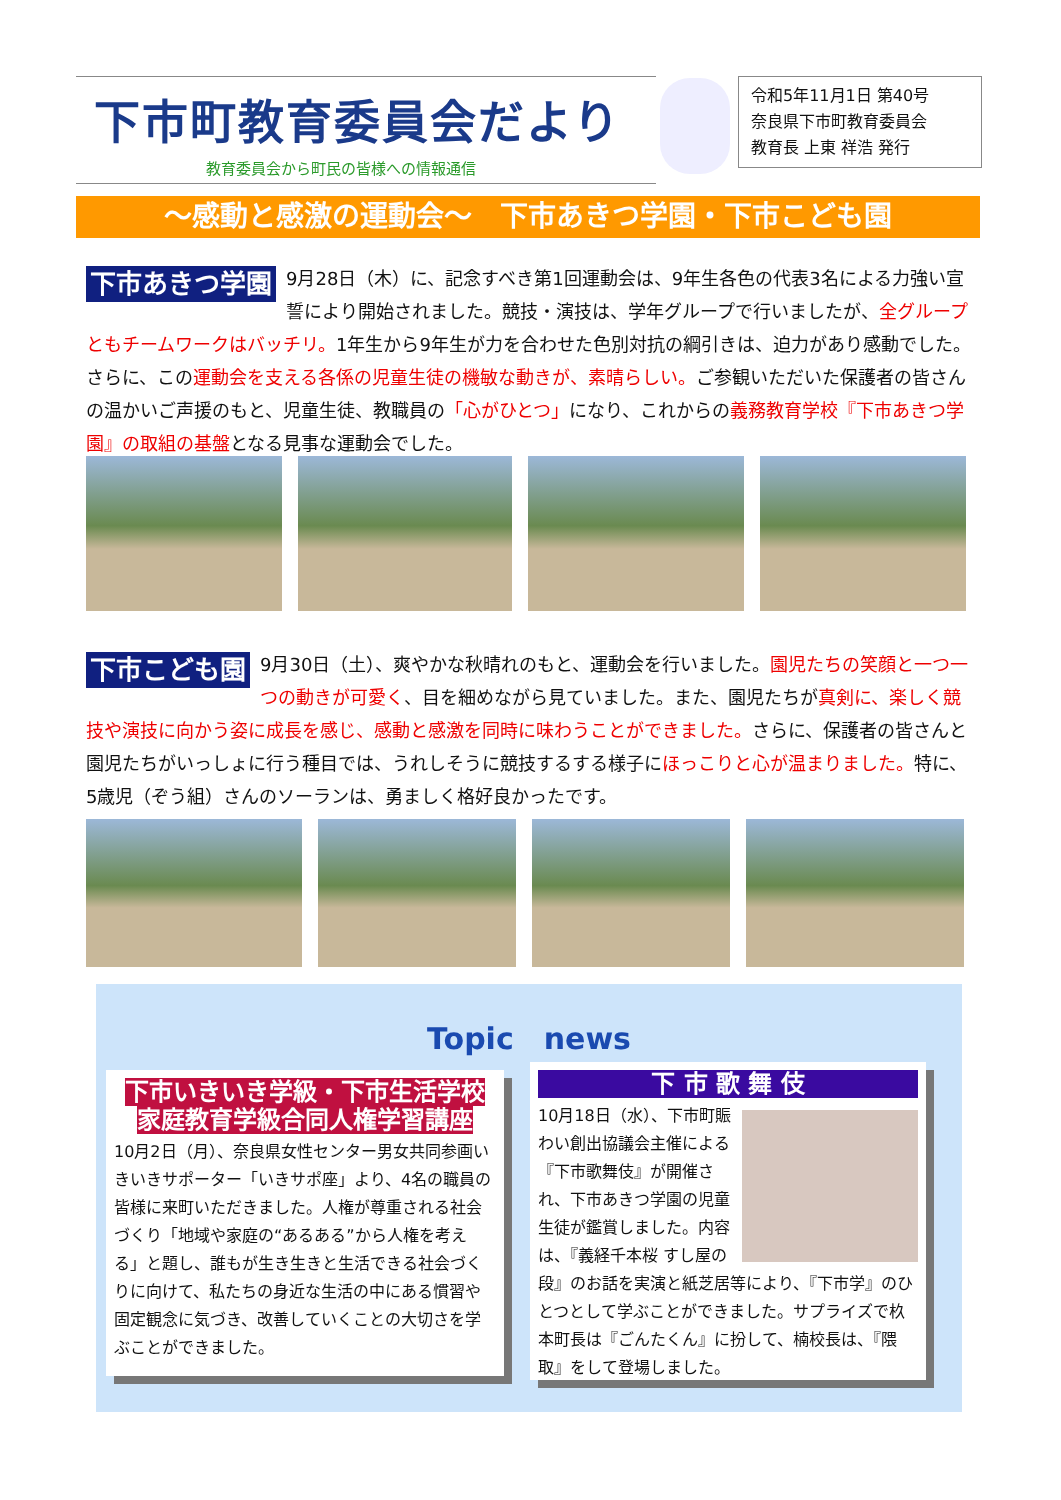下市町教育委員会だより
教育委員会から町民の皆様への情報通信
令和5年11月1日 第40号
奈良県下市町教育委員会
教育長 上東 祥浩 発行
～感動と感激の運動会～　下市あきつ学園・下市こども園
下市あきつ学園 9月28日（木）に、記念すべき第1回運動会は、9年生各色の代表3名による力強い宣誓により開始されました。競技・演技は、学年グループで行いましたが、全グループともチームワークはバッチリ。1年生から9年生が力を合わせた色別対抗の綱引きは、迫力があり感動でした。さらに、この運動会を支える各係の児童生徒の機敏な動きが、素晴らしい。ご参観いただいた保護者の皆さんの温かいご声援のもと、児童生徒、教職員の「心がひとつ」になり、これからの義務教育学校『下市あきつ学園』の取組の基盤となる見事な運動会でした。
下市こども園 9月30日（土）、爽やかな秋晴れのもと、運動会を行いました。園児たちの笑顔と一つ一つの動きが可愛く、目を細めながら見ていました。また、園児たちが真剣に、楽しく競技や演技に向かう姿に成長を感じ、感動と感激を同時に味わうことができました。さらに、保護者の皆さんと園児たちがいっしょに行う種目では、うれしそうに競技するする様子にほっこりと心が温まりました。特に、5歳児（ぞう組）さんのソーランは、勇ましく格好良かったです。
Topic　news
下市いきいき学級・下市生活学校
家庭教育学級合同人権学習講座
10月2日（月）、奈良県女性センター男女共同参画いきいきサポーター「いきサポ座」より、4名の職員の皆様に来町いただきました。人権が尊重される社会づくり「地域や家庭の“あるある”から人権を考える」と題し、誰もが生き生きと生活できる社会づくりに向けて、私たちの身近な生活の中にある慣習や固定観念に気づき、改善していくことの大切さを学ぶことができました。
下 市 歌 舞 伎
10月18日（水）、下市町賑わい創出協議会主催による『下市歌舞伎』が開催され、下市あきつ学園の児童生徒が鑑賞しました。内容は、『義経千本桜 すし屋の段』のお話を実演と紙芝居等により、『下市学』のひとつとして学ぶことができました。サプライズで杦本町長は『ごんたくん』に扮して、楠校長は、『隈取』をして登場しました。